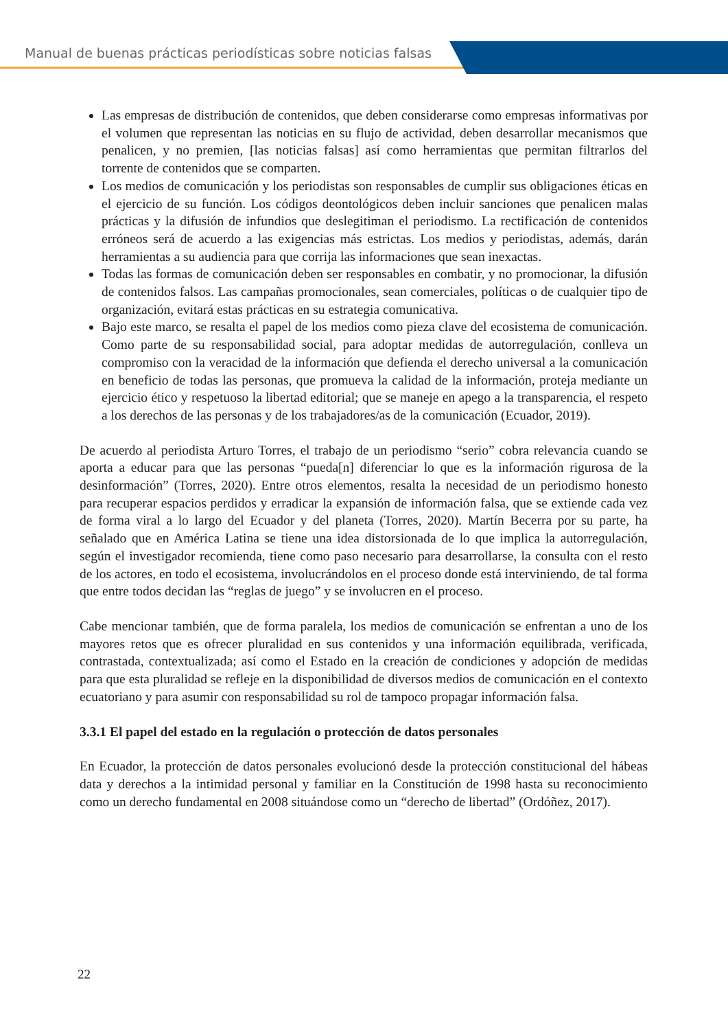Manual de buenas prácticas periodísticas sobre noticias falsas
Las empresas de distribución de contenidos, que deben considerarse como empresas informativas por el volumen que representan las noticias en su flujo de actividad, deben desarrollar mecanismos que penalicen, y no premien, [las noticias falsas] así como herramientas que permitan filtrarlos del torrente de contenidos que se comparten.
Los medios de comunicación y los periodistas son responsables de cumplir sus obligaciones éticas en el ejercicio de su función. Los códigos deontológicos deben incluir sanciones que penalicen malas prácticas y la difusión de infundios que deslegitiman el periodismo. La rectificación de contenidos erróneos será de acuerdo a las exigencias más estrictas. Los medios y periodistas, además, darán herramientas a su audiencia para que corrija las informaciones que sean inexactas.
Todas las formas de comunicación deben ser responsables en combatir, y no promocionar, la difusión de contenidos falsos. Las campañas promocionales, sean comerciales, políticas o de cualquier tipo de organización, evitará estas prácticas en su estrategia comunicativa.
Bajo este marco, se resalta el papel de los medios como pieza clave del ecosistema de comunicación. Como parte de su responsabilidad social, para adoptar medidas de autorregulación, conlleva un compromiso con la veracidad de la información que defienda el derecho universal a la comunicación en beneficio de todas las personas, que promueva la calidad de la información, proteja mediante un ejercicio ético y respetuoso la libertad editorial; que se maneje en apego a la transparencia, el respeto a los derechos de las personas y de los trabajadores/as de la comunicación (Ecuador, 2019).
De acuerdo al periodista Arturo Torres, el trabajo de un periodismo “serio” cobra relevancia cuando se aporta a educar para que las personas “pueda[n] diferenciar lo que es la información rigurosa de la desinformación” (Torres, 2020). Entre otros elementos, resalta la necesidad de un periodismo honesto para recuperar espacios perdidos y erradicar la expansión de información falsa, que se extiende cada vez de forma viral a lo largo del Ecuador y del planeta (Torres, 2020). Martín Becerra por su parte, ha señalado que en América Latina se tiene una idea distorsionada de lo que implica la autorregulación, según el investigador recomienda, tiene como paso necesario para desarrollarse, la consulta con el resto de los actores, en todo el ecosistema, involucrándolos en el proceso donde está interviniendo, de tal forma que entre todos decidan las “reglas de juego” y se involucren en el proceso.
Cabe mencionar también, que de forma paralela, los medios de comunicación se enfrentan a uno de los mayores retos que es ofrecer pluralidad en sus contenidos y una información equilibrada, verificada, contrastada, contextualizada; así como el Estado en la creación de condiciones y adopción de medidas para que esta pluralidad se refleje en la disponibilidad de diversos medios de comunicación en el contexto ecuatoriano y para asumir con responsabilidad su rol de tampoco propagar información falsa.
3.3.1 El papel del estado en la regulación o protección de datos personales
En Ecuador, la protección de datos personales evolucionó desde la protección constitucional del hábeas data y derechos a la intimidad personal y familiar en la Constitución de 1998 hasta su reconocimiento como un derecho fundamental en 2008 situándose como un “derecho de libertad” (Ordóñez, 2017).
22